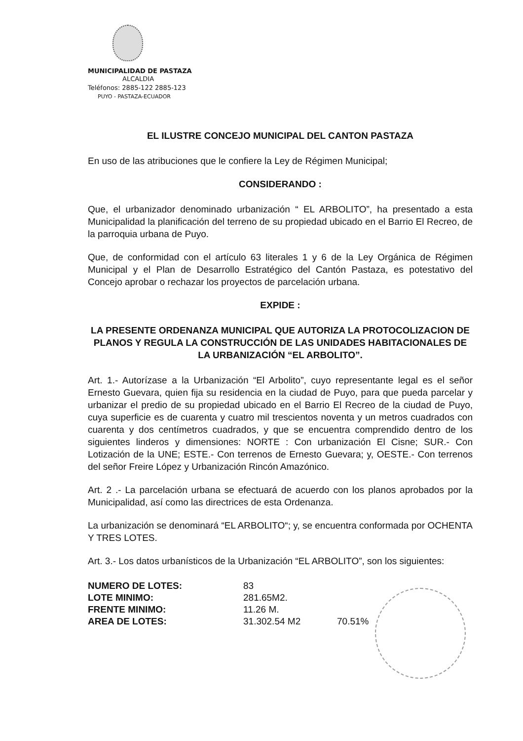MUNICIPALIDAD DE PASTAZA
ALCALDIA
Teléfonos: 2885-122 2885-123
PUYO - PASTAZA-ECUADOR
EL ILUSTRE CONCEJO MUNICIPAL DEL CANTON PASTAZA
En uso de las atribuciones que le confiere la Ley de Régimen Municipal;
CONSIDERANDO :
Que, el urbanizador denominado urbanización “ EL ARBOLITO”, ha presentado a esta Municipalidad la planificación del terreno de su propiedad ubicado en el Barrio El Recreo, de la parroquia urbana de Puyo.
Que, de conformidad con el artículo 63 literales 1 y 6 de la Ley Orgánica de Régimen Municipal y el Plan de Desarrollo Estratégico del Cantón Pastaza, es potestativo del Concejo aprobar o rechazar los proyectos de parcelación urbana.
EXPIDE :
LA PRESENTE ORDENANZA MUNICIPAL QUE AUTORIZA LA PROTOCOLIZACION DE PLANOS Y REGULA LA CONSTRUCCIÓN DE LAS UNIDADES HABITACIONALES DE LA URBANIZACIÓN “EL ARBOLITO”.
Art. 1.- Autorízase a la Urbanización “El Arbolito”, cuyo representante legal es el señor Ernesto Guevara, quien fija su residencia en la ciudad de Puyo, para que pueda parcelar y urbanizar el predio de su propiedad ubicado en el Barrio El Recreo de la ciudad de Puyo, cuya superficie es de cuarenta y cuatro mil trescientos noventa y un metros cuadrados con cuarenta y dos centímetros cuadrados, y que se encuentra comprendido dentro de los siguientes linderos y dimensiones: NORTE : Con urbanización El Cisne; SUR.- Con Lotización de la UNE; ESTE.- Con terrenos de Ernesto Guevara; y, OESTE.- Con terrenos del señor Freire López y Urbanización Rincón Amazónico.
Art. 2 .- La parcelación urbana se efectuará de acuerdo con los planos aprobados por la Municipalidad, así como las directrices de esta Ordenanza.
La urbanización se denominará “EL ARBOLITO“; y, se encuentra conformada por OCHENTA Y TRES LOTES.
Art. 3.- Los datos urbanísticos de la Urbanización “EL ARBOLITO”, son los siguientes:
| NUMERO DE LOTES: | 83 | |
| LOTE MINIMO: | 281.65M2. | |
| FRENTE MINIMO: | 11.26 M. | |
| AREA DE LOTES: | 31.302.54 M2 | 70.51% |